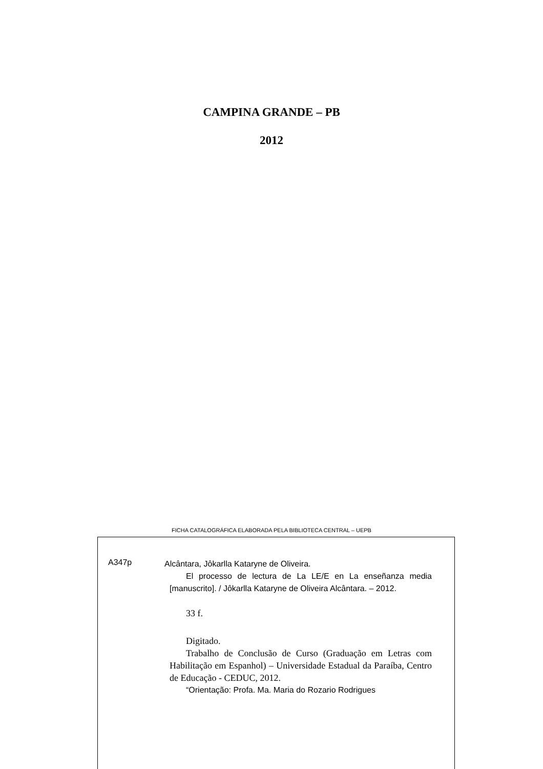CAMPINA GRANDE – PB
2012
FICHA CATALOGRÁFICA ELABORADA PELA BIBLIOTECA CENTRAL – UEPB
A347p
Alcântara, Jôkarlla Kataryne de Oliveira.
El processo de lectura de La LE/E en La enseñanza media [manuscrito]. / Jôkarlla Kataryne de Oliveira Alcântara. – 2012.
33 f.
Digitado.
Trabalho de Conclusão de Curso (Graduação em Letras com Habilitação em Espanhol) – Universidade Estadual da Paraíba, Centro de Educação - CEDUC, 2012.
“Orientação: Profa. Ma. Maria do Rozario Rodrigues